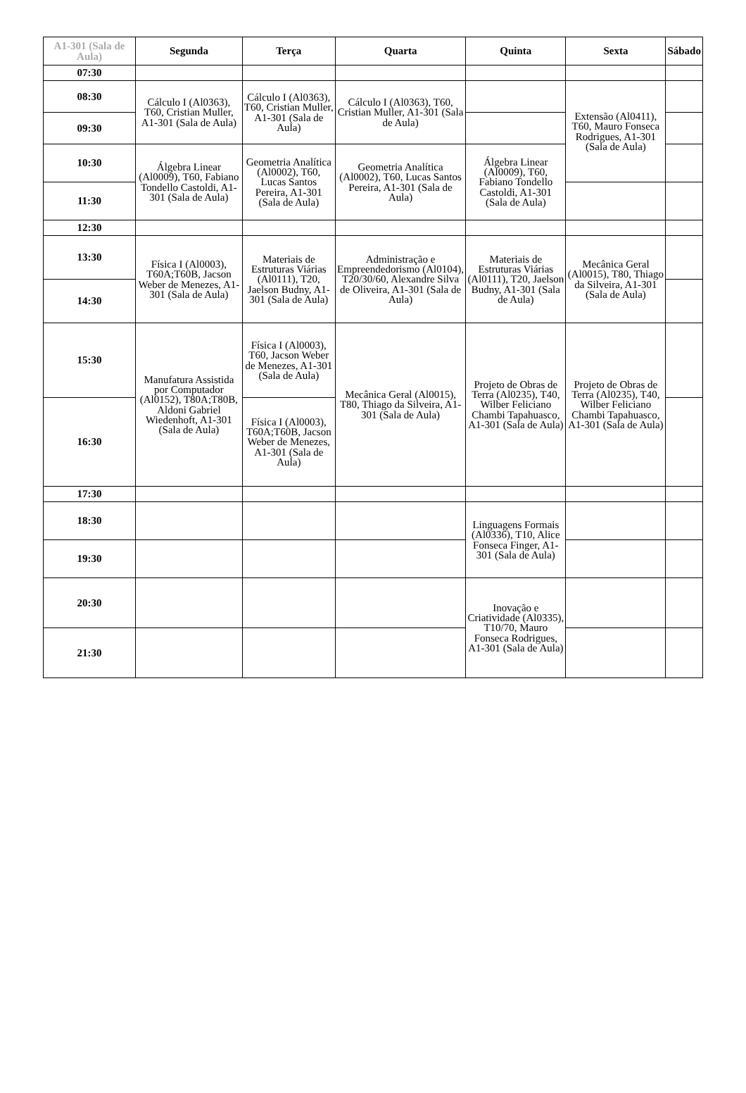| A1-301 (Sala de Aula) | Segunda | Terça | Quarta | Quinta | Sexta | Sábado |
| --- | --- | --- | --- | --- | --- | --- |
| 07:30 | | | | | | |
| 08:30 | Cálculo I (Al0363), T60, Cristian Muller, A1-301 (Sala de Aula) | Cálculo I (Al0363), T60, Cristian Muller, A1-301 (Sala de Aula) | Cálculo I (Al0363), T60, Cristian Muller, A1-301 (Sala de Aula) | | Extensão (Al0411), T60, Mauro Fonseca Rodrigues, A1-301 (Sala de Aula) | |
| 09:30 | | | | | | |
| 10:30 | Álgebra Linear (Al0009), T60, Fabiano Tondello Castoldi, A1-301 (Sala de Aula) | Geometria Analítica (Al0002), T60, Lucas Santos Pereira, A1-301 (Sala de Aula) | Geometria Analítica (Al0002), T60, Lucas Santos Pereira, A1-301 (Sala de Aula) | Álgebra Linear (Al0009), T60, Fabiano Tondello Castoldi, A1-301 (Sala de Aula) | | |
| 11:30 | | | | | | |
| 12:30 | | | | | | |
| 13:30 | Física I (Al0003), T60A;T60B, Jacson Weber de Menezes, A1-301 (Sala de Aula) | Materiais de Estruturas Viárias (Al0111), T20, Jaelson Budny, A1-301 (Sala de Aula) | Administração e Empreendedorismo (Al0104), T20/30/60, Alexandre Silva de Oliveira, A1-301 (Sala de Aula) | Materiais de Estruturas Viárias (Al0111), T20, Jaelson Budny, A1-301 (Sala de Aula) | Mecânica Geral (Al0015), T80, Thiago da Silveira, A1-301 (Sala de Aula) | |
| 14:30 | | | | | | |
| 15:30 | Manufatura Assistida por Computador (Al0152), T80A;T80B, Aldoni Gabriel Wiedenhoft, A1-301 (Sala de Aula) | Física I (Al0003), T60, Jacson Weber de Menezes, A1-301 (Sala de Aula) | Mecânica Geral (Al0015), T80, Thiago da Silveira, A1-301 (Sala de Aula) | Projeto de Obras de Terra (Al0235), T40, Wilber Feliciano Chambi Tapahuasco, A1-301 (Sala de Aula) | Projeto de Obras de Terra (Al0235), T40, Wilber Feliciano Chambi Tapahuasco, A1-301 (Sala de Aula) | |
| 16:30 | | Física I (Al0003), T60A;T60B, Jacson Weber de Menezes, A1-301 (Sala de Aula) | | | | |
| 17:30 | | | | | | |
| 18:30 | | | | Linguagens Formais (Al0336), T10, Alice Fonseca Finger, A1-301 (Sala de Aula) | | |
| 19:30 | | | | | | |
| 20:30 | | | | Inovação e Criatividade (Al0335), T10/70, Mauro Fonseca Rodrigues, A1-301 (Sala de Aula) | | |
| 21:30 | | | | | | |